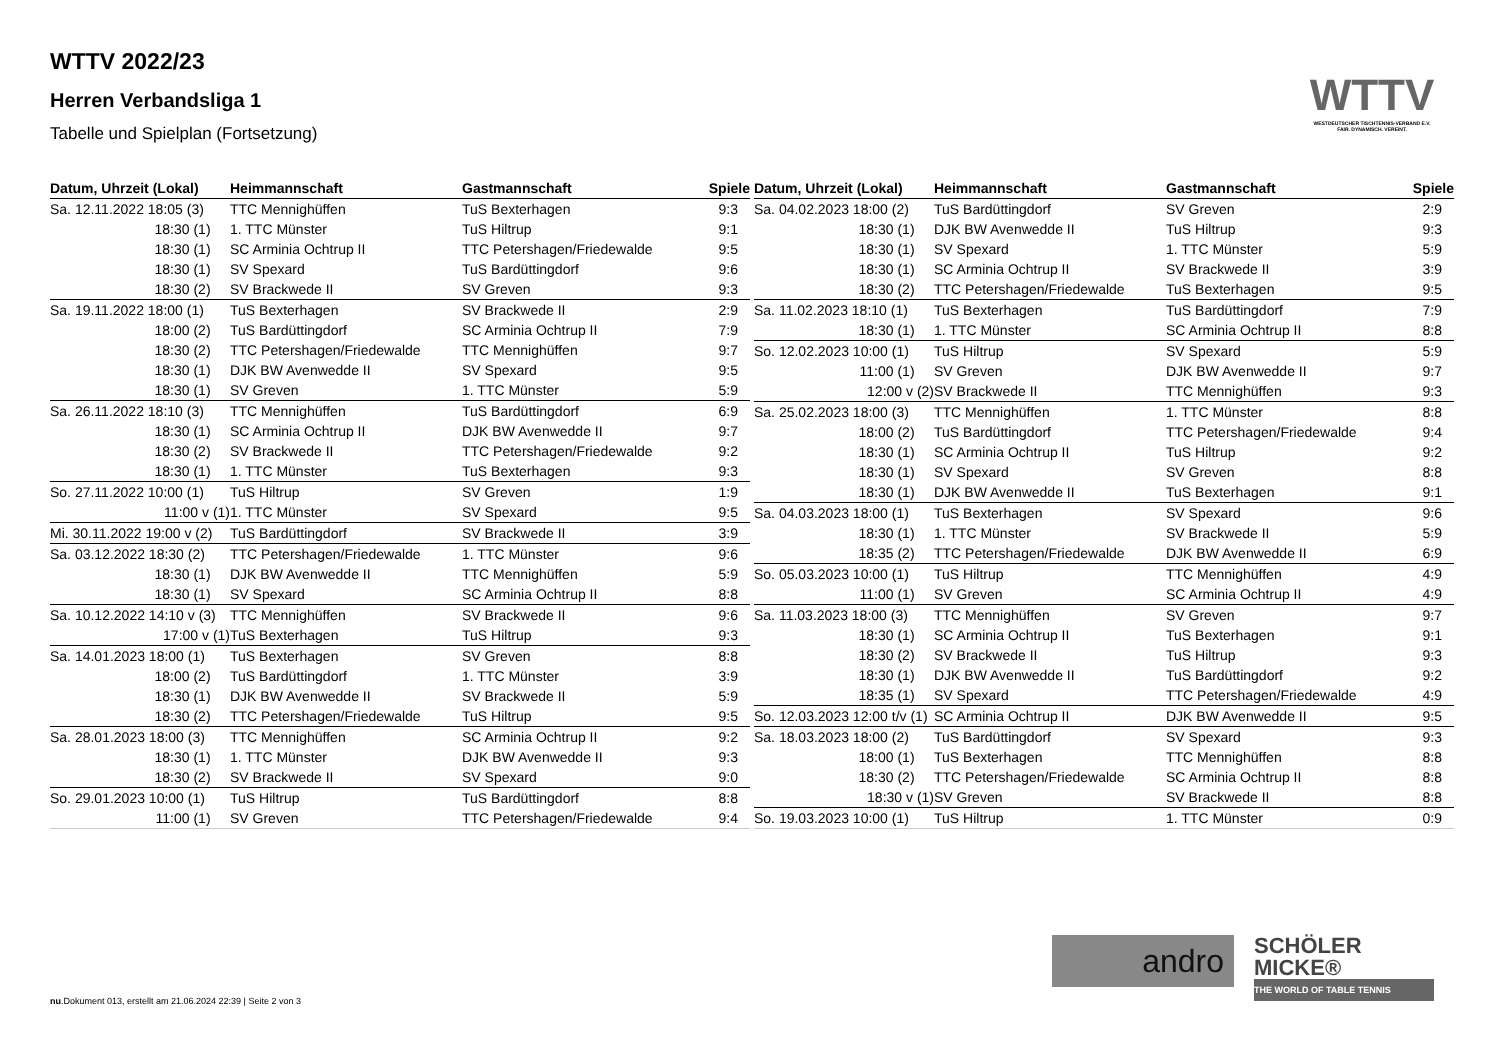WTTV 2022/23
Herren Verbandsliga 1
Tabelle und Spielplan (Fortsetzung)
WTTV
WESTDEUTSCHER TISCHTENNIS-VERBAND E.V.
FAIR. DYNAMISCH. VEREINT.
| Datum, Uhrzeit (Lokal) | Heimmannschaft | Gastmannschaft | Spiele |
| --- | --- | --- | --- |
| Sa. 12.11.2022 18:05 (3) | TTC Mennighüffen | TuS Bexterhagen | 9:3 |
| 18:30 (1) | 1. TTC Münster | TuS Hiltrup | 9:1 |
| 18:30 (1) | SC Arminia Ochtrup II | TTC Petershagen/Friedewalde | 9:5 |
| 18:30 (1) | SV Spexard | TuS Bardüttingdorf | 9:6 |
| 18:30 (2) | SV Brackwede II | SV Greven | 9:3 |
| Sa. 19.11.2022 18:00 (1) | TuS Bexterhagen | SV Brackwede II | 2:9 |
| 18:00 (2) | TuS Bardüttingdorf | SC Arminia Ochtrup II | 7:9 |
| 18:30 (2) | TTC Petershagen/Friedewalde | TTC Mennighüffen | 9:7 |
| 18:30 (1) | DJK BW Avenwedde II | SV Spexard | 9:5 |
| 18:30 (1) | SV Greven | 1. TTC Münster | 5:9 |
| Sa. 26.11.2022 18:10 (3) | TTC Mennighüffen | TuS Bardüttingdorf | 6:9 |
| 18:30 (1) | SC Arminia Ochtrup II | DJK BW Avenwedde II | 9:7 |
| 18:30 (2) | SV Brackwede II | TTC Petershagen/Friedewalde | 9:2 |
| 18:30 (1) | 1. TTC Münster | TuS Bexterhagen | 9:3 |
| So. 27.11.2022 10:00 (1) | TuS Hiltrup | SV Greven | 1:9 |
| 11:00 v (1) | 1. TTC Münster | SV Spexard | 9:5 |
| Mi. 30.11.2022 19:00 v (2) | TuS Bardüttingdorf | SV Brackwede II | 3:9 |
| Sa. 03.12.2022 18:30 (2) | TTC Petershagen/Friedewalde | 1. TTC Münster | 9:6 |
| 18:30 (1) | DJK BW Avenwedde II | TTC Mennighüffen | 5:9 |
| 18:30 (1) | SV Spexard | SC Arminia Ochtrup II | 8:8 |
| Sa. 10.12.2022 14:10 v (3) | TTC Mennighüffen | SV Brackwede II | 9:6 |
| 17:00 v (1) | TuS Bexterhagen | TuS Hiltrup | 9:3 |
| Sa. 14.01.2023 18:00 (1) | TuS Bexterhagen | SV Greven | 8:8 |
| 18:00 (2) | TuS Bardüttingdorf | 1. TTC Münster | 3:9 |
| 18:30 (1) | DJK BW Avenwedde II | SV Brackwede II | 5:9 |
| 18:30 (2) | TTC Petershagen/Friedewalde | TuS Hiltrup | 9:5 |
| Sa. 28.01.2023 18:00 (3) | TTC Mennighüffen | SC Arminia Ochtrup II | 9:2 |
| 18:30 (1) | 1. TTC Münster | DJK BW Avenwedde II | 9:3 |
| 18:30 (2) | SV Brackwede II | SV Spexard | 9:0 |
| So. 29.01.2023 10:00 (1) | TuS Hiltrup | TuS Bardüttingdorf | 8:8 |
| 11:00 (1) | SV Greven | TTC Petershagen/Friedewalde | 9:4 |
| Datum, Uhrzeit (Lokal) | Heimmannschaft | Gastmannschaft | Spiele |
| --- | --- | --- | --- |
| Sa. 04.02.2023 18:00 (2) | TuS Bardüttingdorf | SV Greven | 2:9 |
| 18:30 (1) | DJK BW Avenwedde II | TuS Hiltrup | 9:3 |
| 18:30 (1) | SV Spexard | 1. TTC Münster | 5:9 |
| 18:30 (1) | SC Arminia Ochtrup II | SV Brackwede II | 3:9 |
| 18:30 (2) | TTC Petershagen/Friedewalde | TuS Bexterhagen | 9:5 |
| Sa. 11.02.2023 18:10 (1) | TuS Bexterhagen | TuS Bardüttingdorf | 7:9 |
| 18:30 (1) | 1. TTC Münster | SC Arminia Ochtrup II | 8:8 |
| So. 12.02.2023 10:00 (1) | TuS Hiltrup | SV Spexard | 5:9 |
| 11:00 (1) | SV Greven | DJK BW Avenwedde II | 9:7 |
| 12:00 v (2) | SV Brackwede II | TTC Mennighüffen | 9:3 |
| Sa. 25.02.2023 18:00 (3) | TTC Mennighüffen | 1. TTC Münster | 8:8 |
| 18:00 (2) | TuS Bardüttingdorf | TTC Petershagen/Friedewalde | 9:4 |
| 18:30 (1) | SC Arminia Ochtrup II | TuS Hiltrup | 9:2 |
| 18:30 (1) | SV Spexard | SV Greven | 8:8 |
| 18:30 (1) | DJK BW Avenwedde II | TuS Bexterhagen | 9:1 |
| Sa. 04.03.2023 18:00 (1) | TuS Bexterhagen | SV Spexard | 9:6 |
| 18:30 (1) | 1. TTC Münster | SV Brackwede II | 5:9 |
| 18:35 (2) | TTC Petershagen/Friedewalde | DJK BW Avenwedde II | 6:9 |
| So. 05.03.2023 10:00 (1) | TuS Hiltrup | TTC Mennighüffen | 4:9 |
| 11:00 (1) | SV Greven | SC Arminia Ochtrup II | 4:9 |
| Sa. 11.03.2023 18:00 (3) | TTC Mennighüffen | SV Greven | 9:7 |
| 18:30 (1) | SC Arminia Ochtrup II | TuS Bexterhagen | 9:1 |
| 18:30 (2) | SV Brackwede II | TuS Hiltrup | 9:3 |
| 18:30 (1) | DJK BW Avenwedde II | TuS Bardüttingdorf | 9:2 |
| 18:35 (1) | SV Spexard | TTC Petershagen/Friedewalde | 4:9 |
| So. 12.03.2023 12:00 t/v (1) | SC Arminia Ochtrup II | DJK BW Avenwedde II | 9:5 |
| Sa. 18.03.2023 18:00 (2) | TuS Bardüttingdorf | SV Spexard | 9:3 |
| 18:00 (1) | TuS Bexterhagen | TTC Mennighüffen | 8:8 |
| 18:30 (2) | TTC Petershagen/Friedewalde | SC Arminia Ochtrup II | 8:8 |
| 18:30 v (1) | SV Greven | SV Brackwede II | 8:8 |
| So. 19.03.2023 10:00 (1) | TuS Hiltrup | 1. TTC Münster | 0:9 |
andro
SCHÖLER
MICKE®
THE WORLD OF TABLE TENNIS
nu.Dokument 013, erstellt am 21.06.2024 22:39 | Seite 2 von 3